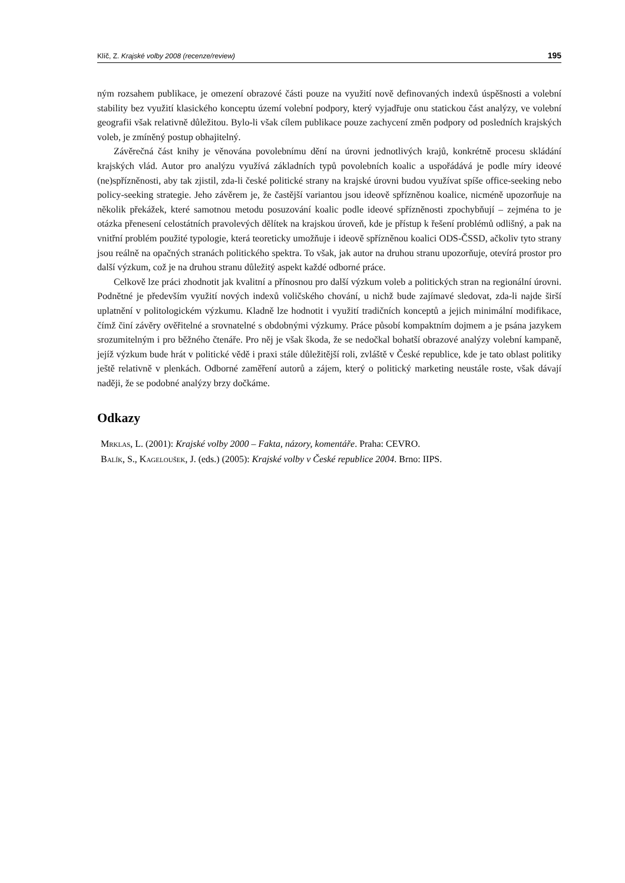Klíč, Z. Krajské volby 2008 (recenze/review) 195
ným rozsahem publikace, je omezení obrazové části pouze na využití nově definovaných indexů úspěšnosti a volební stability bez využití klasického konceptu území volební podpory, který vyjadřuje onu statickou část analýzy, ve volební geografii však relativně důležitou. Bylo-li však cílem publikace pouze zachycení změn podpory od posledních krajských voleb, je zmíněný postup obhajitelný.
Závěrečná část knihy je věnována povolebnímu dění na úrovni jednotlivých krajů, konkrétně procesu skládání krajských vlád. Autor pro analýzu využívá základních typů povolebních koalic a uspořádává je podle míry ideové (ne)spřízněnosti, aby tak zjistil, zda-li české politické strany na krajské úrovni budou využívat spíše office-seeking nebo policy-seeking strategie. Jeho závěrem je, že častější variantou jsou ideově spřízněnou koalice, nicméně upozorňuje na několik překážek, které samotnou metodu posuzování koalic podle ideové spřízněnosti zpochybňují – zejména to je otázka přenesení celostátních pravolevých dělítek na krajskou úroveň, kde je přístup k řešení problémů odlišný, a pak na vnitřní problém použité typologie, která teoreticky umožňuje i ideově spřízněnou koalici ODS-ČSSD, ačkoliv tyto strany jsou reálně na opačných stranách politického spektra. To však, jak autor na druhou stranu upozorňuje, otevírá prostor pro další výzkum, což je na druhou stranu důležitý aspekt každé odborné práce.
Celkově lze práci zhodnotit jak kvalitní a přínosnou pro další výzkum voleb a politických stran na regionální úrovni. Podnětné je především využití nových indexů voličského chování, u nichž bude zajímavé sledovat, zda-li najde širší uplatnění v politologickém výzkumu. Kladně lze hodnotit i využití tradičních konceptů a jejich minimální modifikace, čímž činí závěry ověřitelné a srovnatelné s obdobnými výzkumy. Práce působí kompaktním dojmem a je psána jazykem srozumitelným i pro běžného čtenáře. Pro něj je však škoda, že se nedočkal bohatší obrazové analýzy volební kampaně, jejíž výzkum bude hrát v politické vědě i praxi stále důležitější roli, zvláště v České republice, kde je tato oblast politiky ještě relativně v plenkách. Odborné zaměření autorů a zájem, který o politický marketing neustále roste, však dávají naději, že se podobné analýzy brzy dočkáme.
Odkazy
Mrklas, L. (2001): Krajské volby 2000 – Fakta, názory, komentáře. Praha: CEVRO.
Balík, S., Kageloušek, J. (eds.) (2005): Krajské volby v České republice 2004. Brno: IIPS.